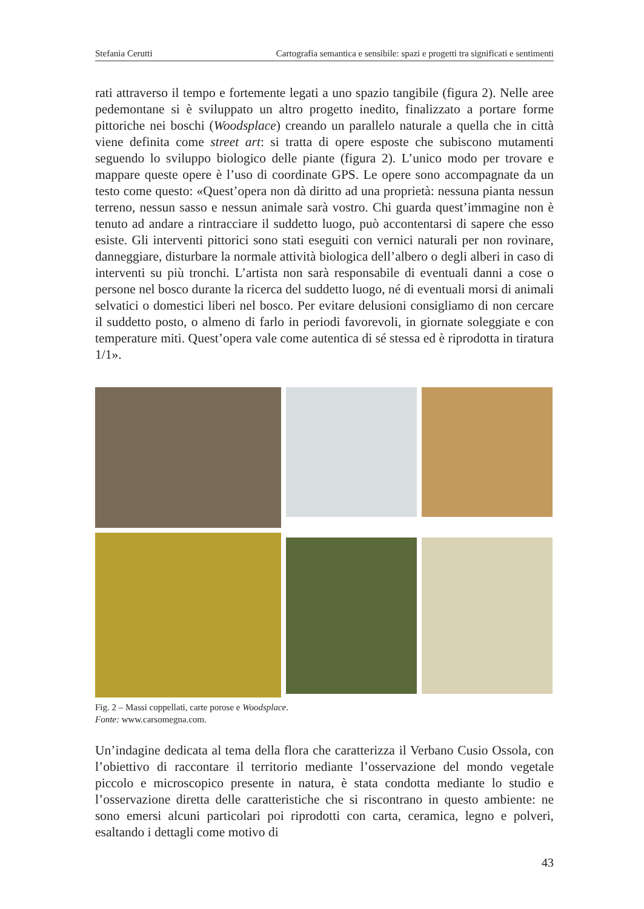Stefania Cerutti Cartografia semantica e sensibile: spazi e progetti tra significati e sentimenti
rati attraverso il tempo e fortemente legati a uno spazio tangibile (figura 2). Nelle aree pedemontane si è sviluppato un altro progetto inedito, finalizzato a portare forme pittoriche nei boschi (Woodsplace) creando un parallelo naturale a quella che in città viene definita come street art: si tratta di opere esposte che subiscono mutamenti seguendo lo sviluppo biologico delle piante (figura 2). L’unico modo per trovare e mappare queste opere è l’uso di coordinate GPS. Le opere sono accompagnate da un testo come questo: «Quest’opera non dà diritto ad una proprietà: nessuna pianta nessun terreno, nessun sasso e nessun animale sarà vostro. Chi guarda quest’immagine non è tenuto ad andare a rintracciare il suddetto luogo, può accontentarsi di sapere che esso esiste. Gli interventi pittorici sono stati eseguiti con vernici naturali per non rovinare, danneggiare, disturbare la normale attività biologica dell’albero o degli alberi in caso di interventi su più tronchi. L’artista non sarà responsabile di eventuali danni a cose o persone nel bosco durante la ricerca del suddetto luogo, né di eventuali morsi di animali selvatici o domestici liberi nel bosco. Per evitare delusioni consigliamo di non cercare il suddetto posto, o almeno di farlo in periodi favorevoli, in giornate soleggiate e con temperature miti. Quest’opera vale come autentica di sé stessa ed è riprodotta in tiratura 1/1».
Fig. 2 – Massi coppellati, carte porose e Woodsplace.
Fonte: www.carsomegna.com.
Un’indagine dedicata al tema della flora che caratterizza il Verbano Cusio Ossola, con l’obiettivo di raccontare il territorio mediante l’osservazione del mondo vegetale piccolo e microscopico presente in natura, è stata condotta mediante lo studio e l’osservazione diretta delle caratteristiche che si riscontrano in questo ambiente: ne sono emersi alcuni particolari poi riprodotti con carta, ceramica, legno e polveri, esaltando i dettagli come motivo di
43